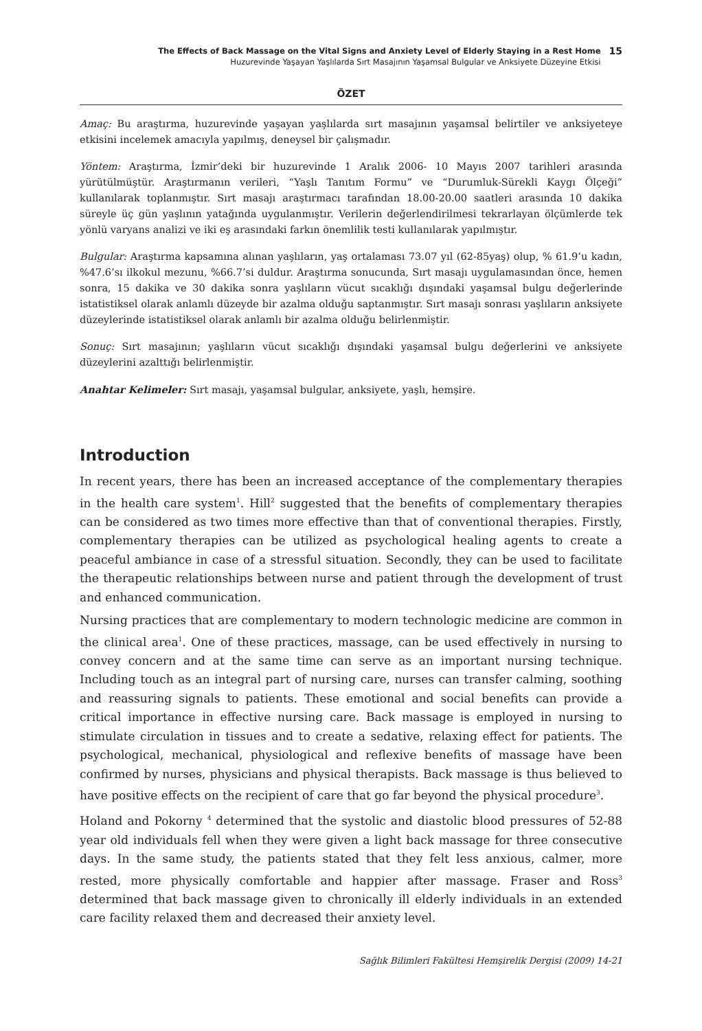The Effects of Back Massage on the Vital Signs and Anxiety Level of Elderly Staying in a Rest Home
Huzurevinde Yaşayan Yaşlılarda Sırt Masajının Yaşamsal Bulgular ve Anksiyete Düzeyine Etkisi
15
ÖZET
Amaç: Bu araştırma, huzurevinde yaşayan yaşlılarda sırt masajının yaşamsal belirtiler ve anksiyeteye etkisini incelemek amacıyla yapılmış, deneysel bir çalışmadır.
Yöntem: Araştırma, İzmir’deki bir huzurevinde 1 Aralık 2006- 10 Mayıs 2007 tarihleri arasında yürütülmüştür. Araştırmanın verileri, “Yaşlı Tanıtım Formu” ve “Durumluk-Sürekli Kaygı Ölçeği” kullanılarak toplanmıştır. Sırt masajı araştırmacı tarafından 18.00-20.00 saatleri arasında 10 dakika süreyle üç gün yaşlının yatağında uygulanmıştır. Verilerin değerlendirilmesi tekrarlayan ölçümlerde tek yönlü varyans analizi ve iki eş arasındaki farkın önemlilik testi kullanılarak yapılmıştır.
Bulgular: Araştırma kapsamına alınan yaşlıların, yaş ortalaması 73.07 yıl (62-85yaş) olup, % 61.9’u kadın, %47.6’sı ilkokul mezunu, %66.7’si duldur. Araştırma sonucunda, Sırt masajı uygulamasından önce, hemen sonra, 15 dakika ve 30 dakika sonra yaşlıların vücut sıcaklığı dışındaki yaşamsal bulgu değerlerinde istatistiksel olarak anlamlı düzeyde bir azalma olduğu saptanmıştır. Sırt masajı sonrası yaşlıların anksiyete düzeylerinde istatistiksel olarak anlamlı bir azalma olduğu belirlenmiştir.
Sonuç: Sırt masajının; yaşlıların vücut sıcaklığı dışındaki yaşamsal bulgu değerlerini ve anksiyete düzeylerini azalttığı belirlenmiştir.
Anahtar Kelimeler: Sırt masajı, yaşamsal bulgular, anksiyete, yaşlı, hemşire.
Introduction
In recent years, there has been an increased acceptance of the complementary therapies in the health care system<sup>1</sup>. Hill<sup>2</sup> suggested that the benefits of complementary therapies can be considered as two times more effective than that of conventional therapies. Firstly, complementary therapies can be utilized as psychological healing agents to create a peaceful ambiance in case of a stressful situation. Secondly, they can be used to facilitate the therapeutic relationships between nurse and patient through the development of trust and enhanced communication.
Nursing practices that are complementary to modern technologic medicine are common in the clinical area<sup>1</sup>. One of these practices, massage, can be used effectively in nursing to convey concern and at the same time can serve as an important nursing technique. Including touch as an integral part of nursing care, nurses can transfer calming, soothing and reassuring signals to patients. These emotional and social benefits can provide a critical importance in effective nursing care. Back massage is employed in nursing to stimulate circulation in tissues and to create a sedative, relaxing effect for patients. The psychological, mechanical, physiological and reflexive benefits of massage have been confirmed by nurses, physicians and physical therapists. Back massage is thus believed to have positive effects on the recipient of care that go far beyond the physical procedure<sup>3</sup>.
Holand and Pokorny <sup>4</sup> determined that the systolic and diastolic blood pressures of 52-88 year old individuals fell when they were given a light back massage for three consecutive days. In the same study, the patients stated that they felt less anxious, calmer, more rested, more physically comfortable and happier after massage. Fraser and Ross<sup>3</sup> determined that back massage given to chronically ill elderly individuals in an extended care facility relaxed them and decreased their anxiety level.
Sağlık Bilimleri Fakültesi Hemşirelik Dergisi (2009) 14-21